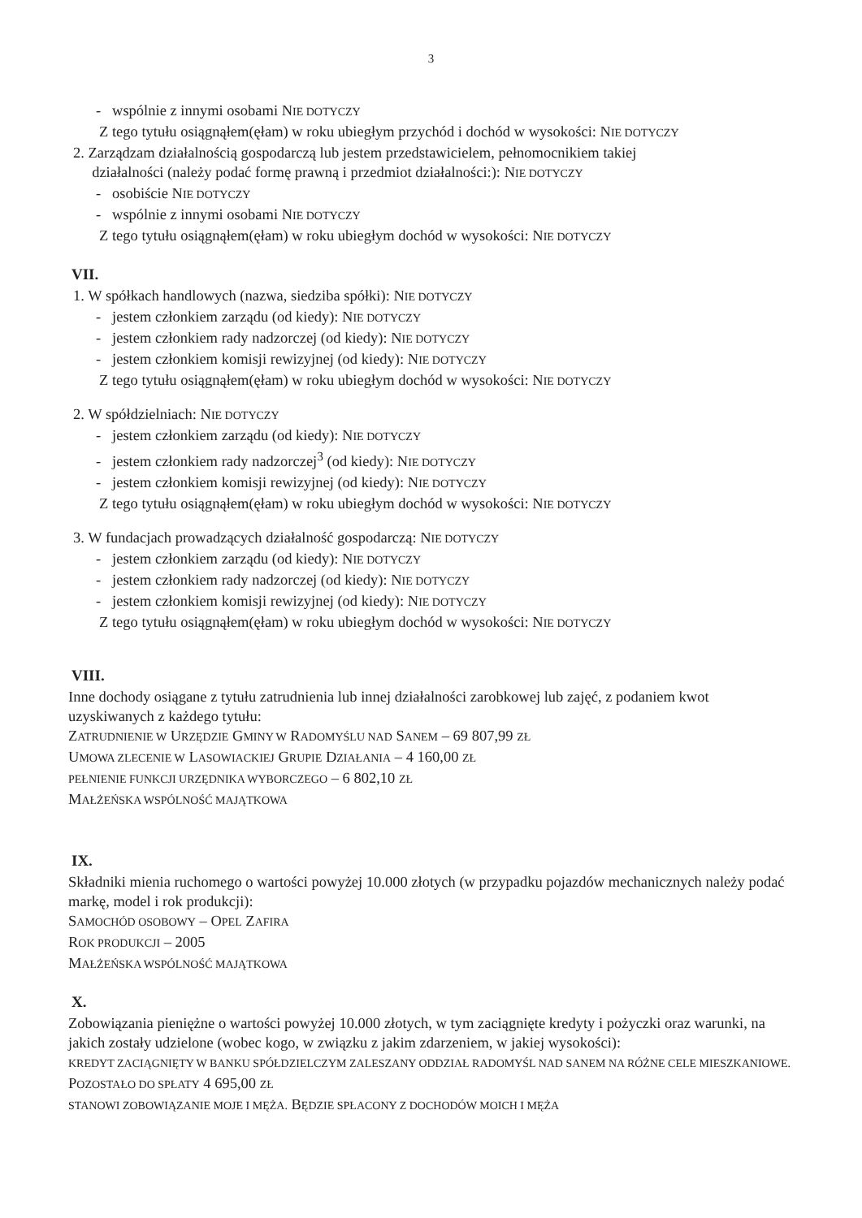3
- wspólnie z innymi osobami NIE DOTYCZY
Z tego tytułu osiągnąłem(ęłam) w roku ubiegłym przychód i dochód w wysokości: NIE DOTYCZY
2. Zarządzam działalnością gospodarczą lub jestem przedstawicielem, pełnomocnikiem takiej
działalności (należy podać formę prawną i przedmiot działalności:): NIE DOTYCZY
- osobiście NIE DOTYCZY
- wspólnie z innymi osobami NIE DOTYCZY
Z tego tytułu osiągnąłem(ęłam) w roku ubiegłym dochód w wysokości: NIE DOTYCZY
VII.
1. W spółkach handlowych (nazwa, siedziba spółki): NIE DOTYCZY
- jestem członkiem zarządu (od kiedy): NIE DOTYCZY
- jestem członkiem rady nadzorczej (od kiedy): NIE DOTYCZY
- jestem członkiem komisji rewizyjnej (od kiedy): NIE DOTYCZY
Z tego tytułu osiągnąłem(ęłam) w roku ubiegłym dochód w wysokości: NIE DOTYCZY
2. W spółdzielniach: NIE DOTYCZY
- jestem członkiem zarządu (od kiedy): NIE DOTYCZY
- jestem członkiem rady nadzorczej<sup>3</sup> (od kiedy): NIE DOTYCZY
- jestem członkiem komisji rewizyjnej (od kiedy): NIE DOTYCZY
Z tego tytułu osiągnąłem(ęłam) w roku ubiegłym dochód w wysokości: NIE DOTYCZY
3. W fundacjach prowadzących działalność gospodarczą: NIE DOTYCZY
- jestem członkiem zarządu (od kiedy): NIE DOTYCZY
- jestem członkiem rady nadzorczej (od kiedy): NIE DOTYCZY
- jestem członkiem komisji rewizyjnej (od kiedy): NIE DOTYCZY
Z tego tytułu osiągnąłem(ęłam) w roku ubiegłym dochód w wysokości: NIE DOTYCZY
VIII.
Inne dochody osiągane z tytułu zatrudnienia lub innej działalności zarobkowej lub zajęć, z podaniem kwot uzyskiwanych z każdego tytułu:
ZATRUDNIENIE W URZĘDZIE GMINY W RADOMYŚLU NAD SANEM – 69 807,99 ZŁ
UMOWA ZLECENIE W LASOWIACKIEJ GRUPIE DZIAŁANIA – 4 160,00 ZŁ
PEŁNIENIE FUNKCJI URZĘDNIKA WYBORCZEGO – 6 802,10 ZŁ
MAŁŻEŃSKA WSPÓLNOŚĆ MAJĄTKOWA
IX.
Składniki mienia ruchomego o wartości powyżej 10.000 złotych (w przypadku pojazdów mechanicznych należy podać markę, model i rok produkcji):
SAMOCHÓD OSOBOWY – OPEL ZAFIRA
ROK PRODUKCJI – 2005
MAŁŻEŃSKA WSPÓLNOŚĆ MAJĄTKOWA
X.
Zobowiązania pieniężne o wartości powyżej 10.000 złotych, w tym zaciągnięte kredyty i pożyczki oraz warunki, na jakich zostały udzielone (wobec kogo, w związku z jakim zdarzeniem, w jakiej wysokości):
KREDYT ZACIĄGNIĘTY W BANKU SPÓŁDZIELCZYM ZALESZANY ODDZIAŁ RADOMYŚL NAD SANEM NA RÓŻNE CELE MIESZKANIOWE. POZOSTAŁO DO SPŁATY 4 695,00 ZŁ
STANOWI ZOBOWIĄZANIE MOJE I MĘŻA. BĘDZIE SPŁACONY Z DOCHODÓW MOICH I MĘŻA